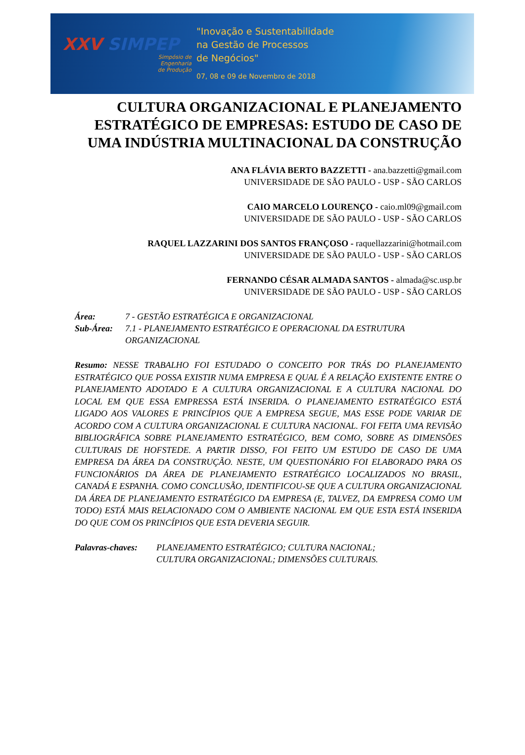XXV SIMPEP
Simpósio de
Engenharia
de Produção
"Inovação e Sustentabilidade
na Gestão de Processos
de Negócios"
07, 08 e 09 de Novembro de 2018
CULTURA ORGANIZACIONAL E PLANEJAMENTO ESTRATÉGICO DE EMPRESAS: ESTUDO DE CASO DE UMA INDÚSTRIA MULTINACIONAL DA CONSTRUÇÃO
ANA FLÁVIA BERTO BAZZETTI - ana.bazzetti@gmail.com
UNIVERSIDADE DE SÃO PAULO - USP - SÃO CARLOS
CAIO MARCELO LOURENÇO - caio.ml09@gmail.com
UNIVERSIDADE DE SÃO PAULO - USP - SÃO CARLOS
RAQUEL LAZZARINI DOS SANTOS FRANÇOSO - raquellazzarini@hotmail.com
UNIVERSIDADE DE SÃO PAULO - USP - SÃO CARLOS
FERNANDO CÉSAR ALMADA SANTOS - almada@sc.usp.br
UNIVERSIDADE DE SÃO PAULO - USP - SÃO CARLOS
Área: 7 - GESTÃO ESTRATÉGICA E ORGANIZACIONAL
Sub-Área: 7.1 - PLANEJAMENTO ESTRATÉGICO E OPERACIONAL DA ESTRUTURA ORGANIZACIONAL
Resumo: NESSE TRABALHO FOI ESTUDADO O CONCEITO POR TRÁS DO PLANEJAMENTO ESTRATÉGICO QUE POSSA EXISTIR NUMA EMPRESA E QUAL É A RELAÇÃO EXISTENTE ENTRE O PLANEJAMENTO ADOTADO E A CULTURA ORGANIZACIONAL E A CULTURA NACIONAL DO LOCAL EM QUE ESSA EMPRESSA ESTÁ INSERIDA. O PLANEJAMENTO ESTRATÉGICO ESTÁ LIGADO AOS VALORES E PRINCÍPIOS QUE A EMPRESA SEGUE, MAS ESSE PODE VARIAR DE ACORDO COM A CULTURA ORGANIZACIONAL E CULTURA NACIONAL. FOI FEITA UMA REVISÃO BIBLIOGRÁFICA SOBRE PLANEJAMENTO ESTRATÉGICO, BEM COMO, SOBRE AS DIMENSÕES CULTURAIS DE HOFSTEDE. A PARTIR DISSO, FOI FEITO UM ESTUDO DE CASO DE UMA EMPRESA DA ÁREA DA CONSTRUÇÃO. NESTE, UM QUESTIONÁRIO FOI ELABORADO PARA OS FUNCIONÁRIOS DA ÁREA DE PLANEJAMENTO ESTRATÉGICO LOCALIZADOS NO BRASIL, CANADÁ E ESPANHA. COMO CONCLUSÃO, IDENTIFICOU-SE QUE A CULTURA ORGANIZACIONAL DA ÁREA DE PLANEJAMENTO ESTRATÉGICO DA EMPRESA (E, TALVEZ, DA EMPRESA COMO UM TODO) ESTÁ MAIS RELACIONADO COM O AMBIENTE NACIONAL EM QUE ESTA ESTÁ INSERIDA DO QUE COM OS PRINCÍPIOS QUE ESTA DEVERIA SEGUIR.
Palavras-chaves: PLANEJAMENTO ESTRATÉGICO; CULTURA NACIONAL;
CULTURA ORGANIZACIONAL; DIMENSÕES CULTURAIS.